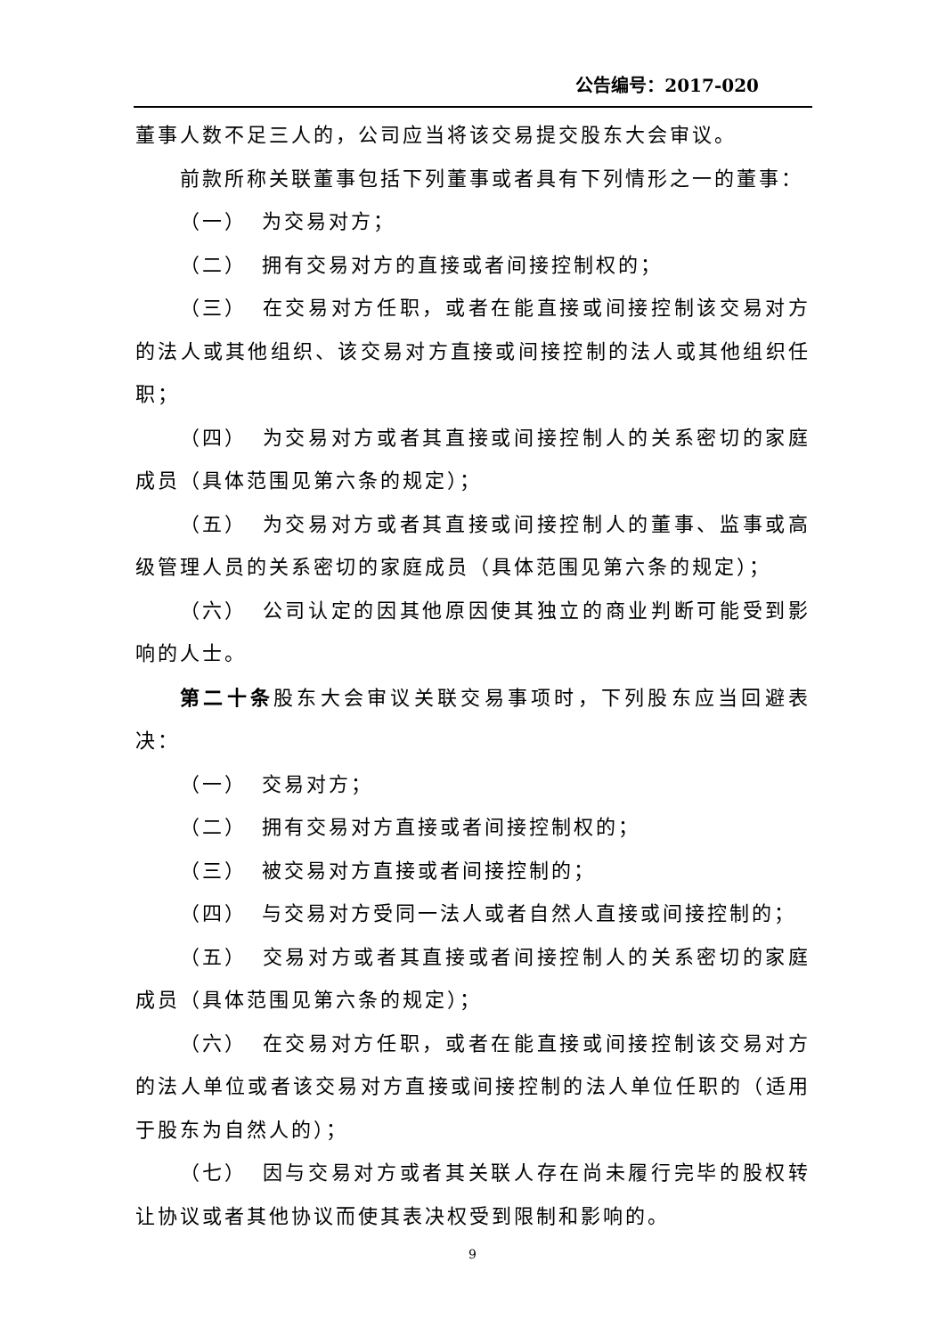公告编号：2017-020
董事人数不足三人的，公司应当将该交易提交股东大会审议。
前款所称关联董事包括下列董事或者具有下列情形之一的董事：
（一） 为交易对方；
（二） 拥有交易对方的直接或者间接控制权的；
（三） 在交易对方任职，或者在能直接或间接控制该交易对方的法人或其他组织、该交易对方直接或间接控制的法人或其他组织任职；
（四） 为交易对方或者其直接或间接控制人的关系密切的家庭成员（具体范围见第六条的规定）；
（五） 为交易对方或者其直接或间接控制人的董事、监事或高级管理人员的关系密切的家庭成员（具体范围见第六条的规定）；
（六） 公司认定的因其他原因使其独立的商业判断可能受到影响的人士。
第二十条股东大会审议关联交易事项时，下列股东应当回避表决：
（一） 交易对方；
（二） 拥有交易对方直接或者间接控制权的；
（三） 被交易对方直接或者间接控制的；
（四） 与交易对方受同一法人或者自然人直接或间接控制的；
（五） 交易对方或者其直接或者间接控制人的关系密切的家庭成员（具体范围见第六条的规定）；
（六） 在交易对方任职，或者在能直接或间接控制该交易对方的法人单位或者该交易对方直接或间接控制的法人单位任职的（适用于股东为自然人的）；
（七） 因与交易对方或者其关联人存在尚未履行完毕的股权转让协议或者其他协议而使其表决权受到限制和影响的。
9